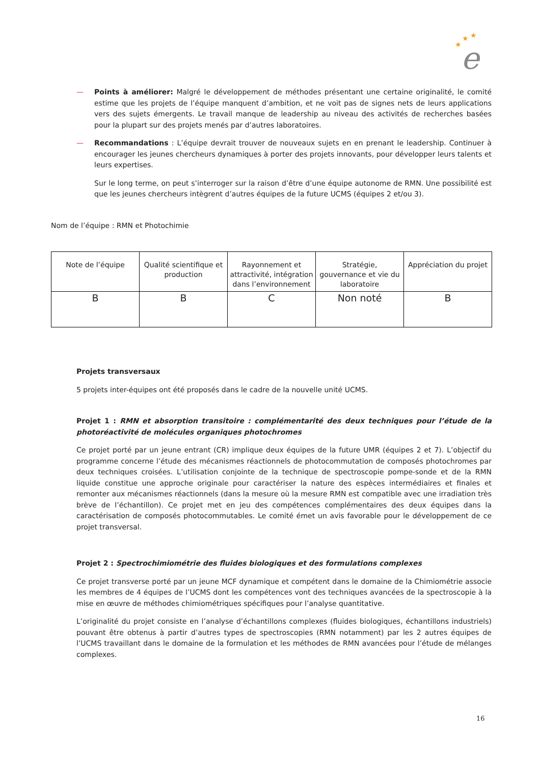★
★
★
e
— Points à améliorer: Malgré le développement de méthodes présentant une certaine originalité, le comité estime que les projets de l’équipe manquent d’ambition, et ne voit pas de signes nets de leurs applications vers des sujets émergents. Le travail manque de leadership au niveau des activités de recherches basées pour la plupart sur des projets menés par d’autres laboratoires.
— Recommandations : L’équipe devrait trouver de nouveaux sujets en en prenant le leadership. Continuer à encourager les jeunes chercheurs dynamiques à porter des projets innovants, pour développer leurs talents et leurs expertises.
Sur le long terme, on peut s’interroger sur la raison d’être d’une équipe autonome de RMN. Une possibilité est que les jeunes chercheurs intègrent d’autres équipes de la future UCMS (équipes 2 et/ou 3).
Nom de l’équipe : RMN et Photochimie
| Note de l’équipe | Qualité scientifique et production | Rayonnement et attractivité, intégration dans l’environnement | Stratégie, gouvernance et vie du laboratoire | Appréciation du projet |
| B | B | C | Non noté | B |
Projets transversaux
5 projets inter-équipes ont été proposés dans le cadre de la nouvelle unité UCMS.
Projet 1 : RMN et absorption transitoire : complémentarité des deux techniques pour l’étude de la photoréactivité de molécules organiques photochromes
Ce projet porté par un jeune entrant (CR) implique deux équipes de la future UMR (équipes 2 et 7). L’objectif du programme concerne l’étude des mécanismes réactionnels de photocommutation de composés photochromes par deux techniques croisées. L’utilisation conjointe de la technique de spectroscopie pompe-sonde et de la RMN liquide constitue une approche originale pour caractériser la nature des espèces intermédiaires et finales et remonter aux mécanismes réactionnels (dans la mesure où la mesure RMN est compatible avec une irradiation très brève de l’échantillon). Ce projet met en jeu des compétences complémentaires des deux équipes dans la caractérisation de composés photocommutables. Le comité émet un avis favorable pour le développement de ce projet transversal.
Projet 2 : Spectrochimiométrie des fluides biologiques et des formulations complexes
Ce projet transverse porté par un jeune MCF dynamique et compétent dans le domaine de la Chimiométrie associe les membres de 4 équipes de l’UCMS dont les compétences vont des techniques avancées de la spectroscopie à la mise en œuvre de méthodes chimiométriques spécifiques pour l’analyse quantitative.
L’originalité du projet consiste en l’analyse d’échantillons complexes (fluides biologiques, échantillons industriels) pouvant être obtenus à partir d’autres types de spectroscopies (RMN notamment) par les 2 autres équipes de l’UCMS travaillant dans le domaine de la formulation et les méthodes de RMN avancées pour l’étude de mélanges complexes.
16